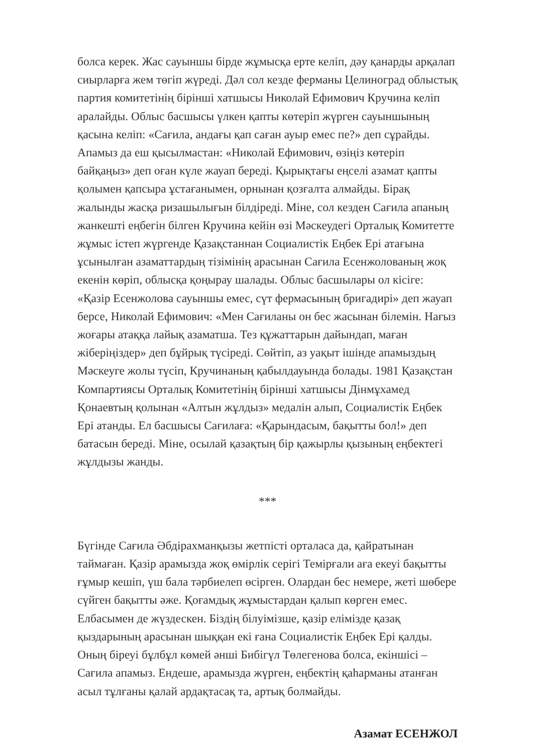болса керек. Жас сауыншы бірде жұмысқа ерте келіп, дәу қанарды арқалап сиырларға жем төгіп жүреді. Дәл сол кезде ферманы Целиноград облыстық партия комитетінің бірінші хатшысы Николай Ефимович Кручина келіп аралайды. Облыс басшысы үлкен қапты көтеріп жүрген сауыншының қасына келіп: «Сағила, андағы қап саған ауыр емес пе?» деп сұрайды. Апамыз да еш қысылмастан: «Николай Ефимович, өзіңіз көтеріп байқаңыз» деп оған күле жауап береді. Қырықтағы еңселі азамат қапты қолымен қапсыра ұстағанымен, орнынан қозғалта алмайды. Бірақ жалынды жасқа ризашылығын білдіреді. Міне, сол кезден Сағила апаның жанкешті еңбегін білген Кручина кейін өзі Мәскеудегі Орталық Комитетте жұмыс істеп жүргенде Қазақстаннан Социалистік Еңбек Ері атағына ұсынылған азаматтардың тізімінің арасынан Сағила Есенжолованың жоқ екенін көріп, облысқа қоңырау шалады. Облыс басшылары ол кісіге: «Қазір Есенжолова сауыншы емес, сүт фермасының бригадирі» деп жауап берсе, Николай Ефимович: «Мен Сағиланы он бес жасынан білемін. Нағыз жоғары атаққа лайық азаматша. Тез құжаттарын дайындап, маған жіберіңіздер» деп бұйрық түсіреді. Сөйтіп, аз уақыт ішінде апамыздың Мәскеуге жолы түсіп, Кручинаның қабылдауында болады. 1981 Қазақстан Компартиясы Орталық Комитетінің бірінші хатшысы Дінмұхамед Қонаевтың қолынан «Алтын жұлдыз» медалін алып, Социалистік Еңбек Ері атанды. Ел басшысы Сағилаға: «Қарындасым, бақытты бол!» деп батасын береді. Міне, осылай қазақтың бір қажырлы қызының еңбектегі жұлдызы жанды.
***
Бүгінде Сағила Әбдірахманқызы жетпісті орталаса да, қайратынан таймаған. Қазір арамызда жоқ өмірлік серігі Темірғали аға екеуі бақытты ғұмыр кешіп, үш бала тәрбиелеп өсірген. Олардан бес немере, жеті шөбере сүйген бақытты әже. Қоғамдық жұмыстардан қалып көрген емес. Елбасымен де жүздескен. Біздің білуімізше, қазір елімізде қазақ қыздарының арасынан шыққан екі ғана Социалистік Еңбек Ері қалды. Оның біреуі бұлбұл көмей әнші Бибігүл Төлегенова болса, екіншісі – Сағила апамыз. Ендеше, арамызда жүрген, еңбектің қаһарманы атанған асыл тұлғаны қалай ардақтасақ та, артық болмайды.
Азамат ЕСЕНЖОЛ